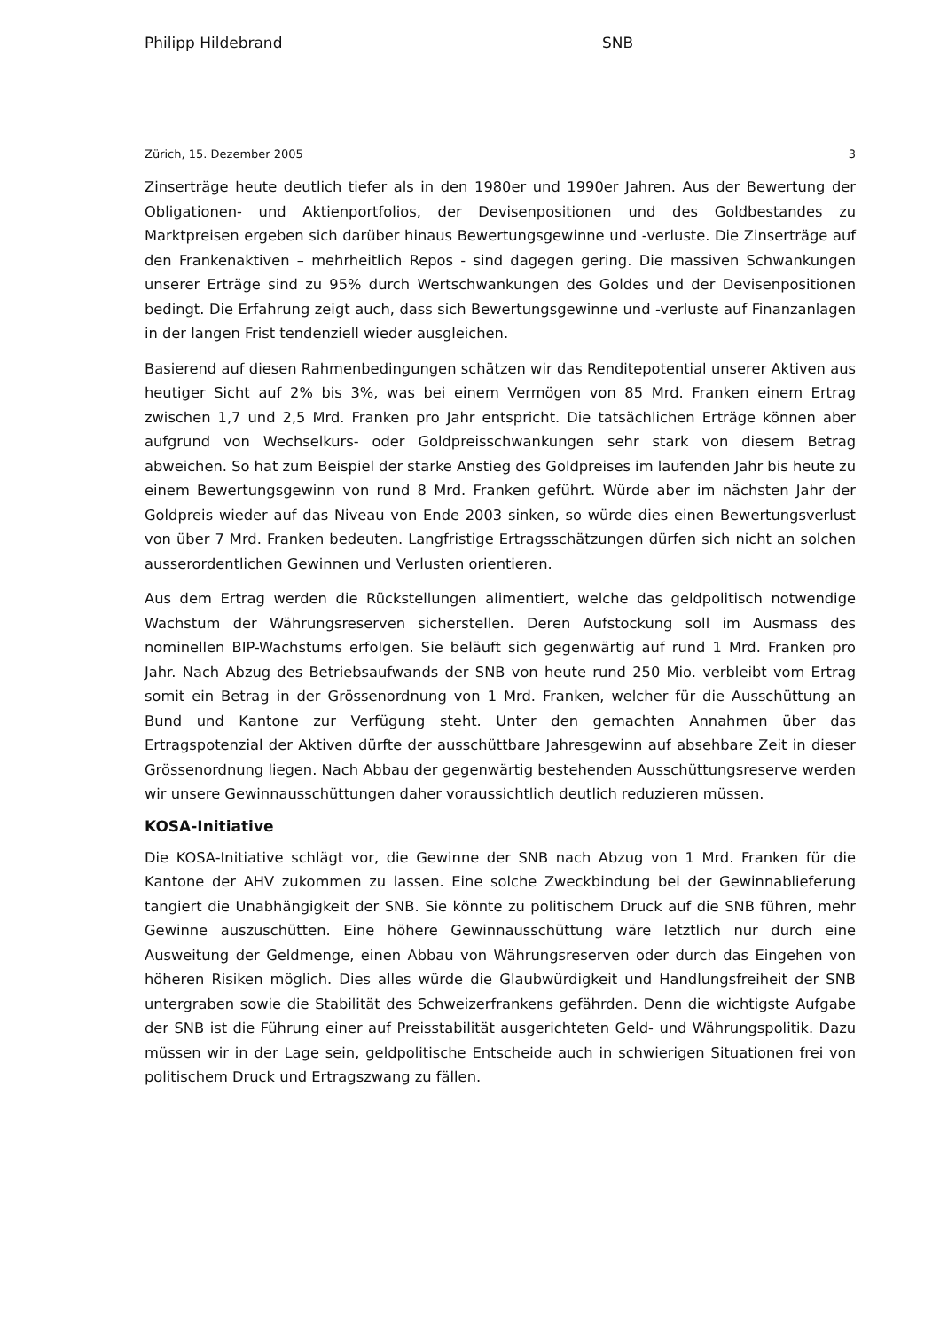Philipp Hildebrand SNB
Zürich, 15. Dezember 2005 3
Zinserträge heute deutlich tiefer als in den 1980er und 1990er Jahren. Aus der Bewertung der Obligationen- und Aktienportfolios, der Devisenpositionen und des Goldbestandes zu Marktpreisen ergeben sich darüber hinaus Bewertungsgewinne und -verluste. Die Zinserträge auf den Frankenaktiven – mehrheitlich Repos - sind dagegen gering. Die massiven Schwankungen unserer Erträge sind zu 95% durch Wertschwankungen des Goldes und der Devisenpositionen bedingt. Die Erfahrung zeigt auch, dass sich Bewertungsgewinne und -verluste auf Finanzanlagen in der langen Frist tendenziell wieder ausgleichen.
Basierend auf diesen Rahmenbedingungen schätzen wir das Renditepotential unserer Aktiven aus heutiger Sicht auf 2% bis 3%, was bei einem Vermögen von 85 Mrd. Franken einem Ertrag zwischen 1,7 und 2,5 Mrd. Franken pro Jahr entspricht. Die tatsächlichen Erträge können aber aufgrund von Wechselkurs- oder Goldpreisschwankungen sehr stark von diesem Betrag abweichen. So hat zum Beispiel der starke Anstieg des Goldpreises im laufenden Jahr bis heute zu einem Bewertungsgewinn von rund 8 Mrd. Franken geführt. Würde aber im nächsten Jahr der Goldpreis wieder auf das Niveau von Ende 2003 sinken, so würde dies einen Bewertungsverlust von über 7 Mrd. Franken bedeuten. Langfristige Ertragsschätzungen dürfen sich nicht an solchen ausserordentlichen Gewinnen und Verlusten orientieren.
Aus dem Ertrag werden die Rückstellungen alimentiert, welche das geldpolitisch notwendige Wachstum der Währungsreserven sicherstellen. Deren Aufstockung soll im Ausmass des nominellen BIP-Wachstums erfolgen. Sie beläuft sich gegenwärtig auf rund 1 Mrd. Franken pro Jahr. Nach Abzug des Betriebsaufwands der SNB von heute rund 250 Mio. verbleibt vom Ertrag somit ein Betrag in der Grössenordnung von 1 Mrd. Franken, welcher für die Ausschüttung an Bund und Kantone zur Verfügung steht. Unter den gemachten Annahmen über das Ertragspotenzial der Aktiven dürfte der ausschüttbare Jahresgewinn auf absehbare Zeit in dieser Grössenordnung liegen. Nach Abbau der gegenwärtig bestehenden Ausschüttungsreserve werden wir unsere Gewinnausschüttungen daher voraussichtlich deutlich reduzieren müssen.
KOSA-Initiative
Die KOSA-Initiative schlägt vor, die Gewinne der SNB nach Abzug von 1 Mrd. Franken für die Kantone der AHV zukommen zu lassen. Eine solche Zweckbindung bei der Gewinnablieferung tangiert die Unabhängigkeit der SNB. Sie könnte zu politischem Druck auf die SNB führen, mehr Gewinne auszuschütten. Eine höhere Gewinnausschüttung wäre letztlich nur durch eine Ausweitung der Geldmenge, einen Abbau von Währungsreserven oder durch das Eingehen von höheren Risiken möglich. Dies alles würde die Glaubwürdigkeit und Handlungsfreiheit der SNB untergraben sowie die Stabilität des Schweizerfrankens gefährden. Denn die wichtigste Aufgabe der SNB ist die Führung einer auf Preisstabilität ausgerichteten Geld- und Währungspolitik. Dazu müssen wir in der Lage sein, geldpolitische Entscheide auch in schwierigen Situationen frei von politischem Druck und Ertragszwang zu fällen.